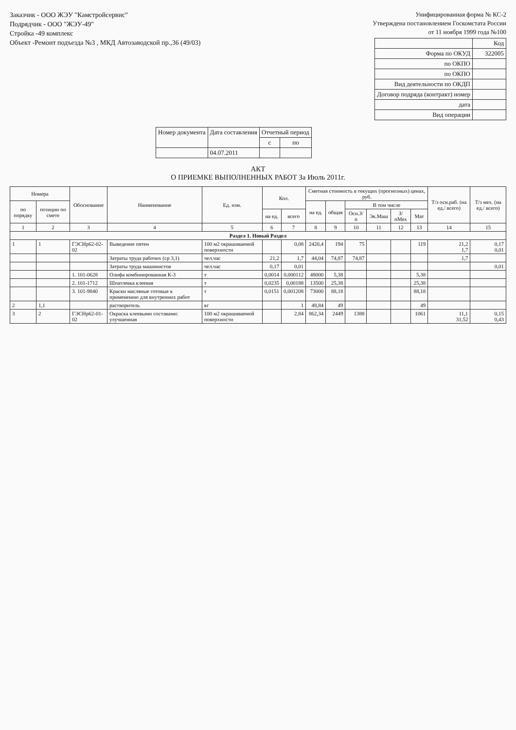Заказчик - ООО ЖЭУ "Камстройсервис"
Подрядчик - ООО "ЖЭУ-49"
Стройка -49 комплекс
Объект -Ремонт подъезда №3 , МКД Автозаводской пр.,36 (49/03)
Унифицированная форма № КС-2
Утверждена постановлением Госкомстата России
от 11 ноября 1999 года №100
| | Код |
| Форма по ОКУД | 322005 |
| по ОКПО | |
| по ОКПО | |
| Вид деятельности по ОКДП | |
| Договор подряда (контракт) номер | |
| дата | |
| Вид операции | |
| Номер документа | Дата составления | Отчетный период | |
| --- | --- | --- | --- |
| | | с | по |
| | 04.07.2011 | | |
АКТ
О ПРИЕМКЕ ВЫПОЛНЕННЫХ РАБОТ За Июль 2011г.
| Номера | | Обоснование | Наименование | Ед. изм. | Кол. | | Сметная стоимость в текущих (прогнозных) ценах, руб. | | | | | | Т/з осн.раб. (на ед./ всего) | Т/з мех. (на ед./ всего) |
| --- | --- | --- | --- | --- | --- | --- | --- | --- | --- | --- | --- | --- | --- | --- |
| по порядку | позиции по смете | | | | | | на ед. | общая | В том числе | | | | | |
| | | | | | на ед. | всего | | | Осн.З/п | Эк.Маш | З/пМех | Мат | | |
| 1 | 2 | 3 | 4 | 5 | 6 | 7 | 8 | 9 | 10 | 11 | 12 | 13 | 14 | 15 |
| Раздел 1. Новый Раздел | | | | | | | | | | | | | | |
| 1 | 1 | ГЭСНр62-02-02 | Выведение пятен | 100 м2 окрашиваемой поверхности | | 0,08 | 2420,4 | 194 | 75 | | | 119 | 21,2 1,7 | 0,17 0,01 |
| | | | Затраты труда рабочих (ср 3,1) | чел.час | 21,2 | 1,7 | 44,04 | 74,87 | 74,87 | | | | 1,7 | |
| | | | Затраты труда машинистов | чел.час | 0,17 | 0,01 | | | | | | | | 0,01 |
| | | 1. 101-0628 | Олифа комбинированная К-3 | т | 0,0014 | 0,000112 | 48000 | 5,38 | | | | 5,38 | | |
| | | 2. 101-1712 | Шпатлевка клеевая | т | 0,0235 | 0,00188 | 13500 | 25,38 | | | | 25,38 | | |
| | | 3. 101-9840 | Краски масляные готовые к применению для внутренних работ | т | 0,0151 | 0,001208 | 73000 | 88,18 | | | | 88,18 | | |
| 2 | 1,1 | | растворитель | кг | | 1 | 48,84 | 49 | | | | 49 | | |
| 3 | 2 | ГЭСНр62-01-02 | Окраска клеевыми составами: улучшенная | 100 м2 окрашиваемой поверхности | | 2,84 | 862,34 | 2449 | 1388 | | | 1061 | 11,1 31,52 | 0,15 0,43 |